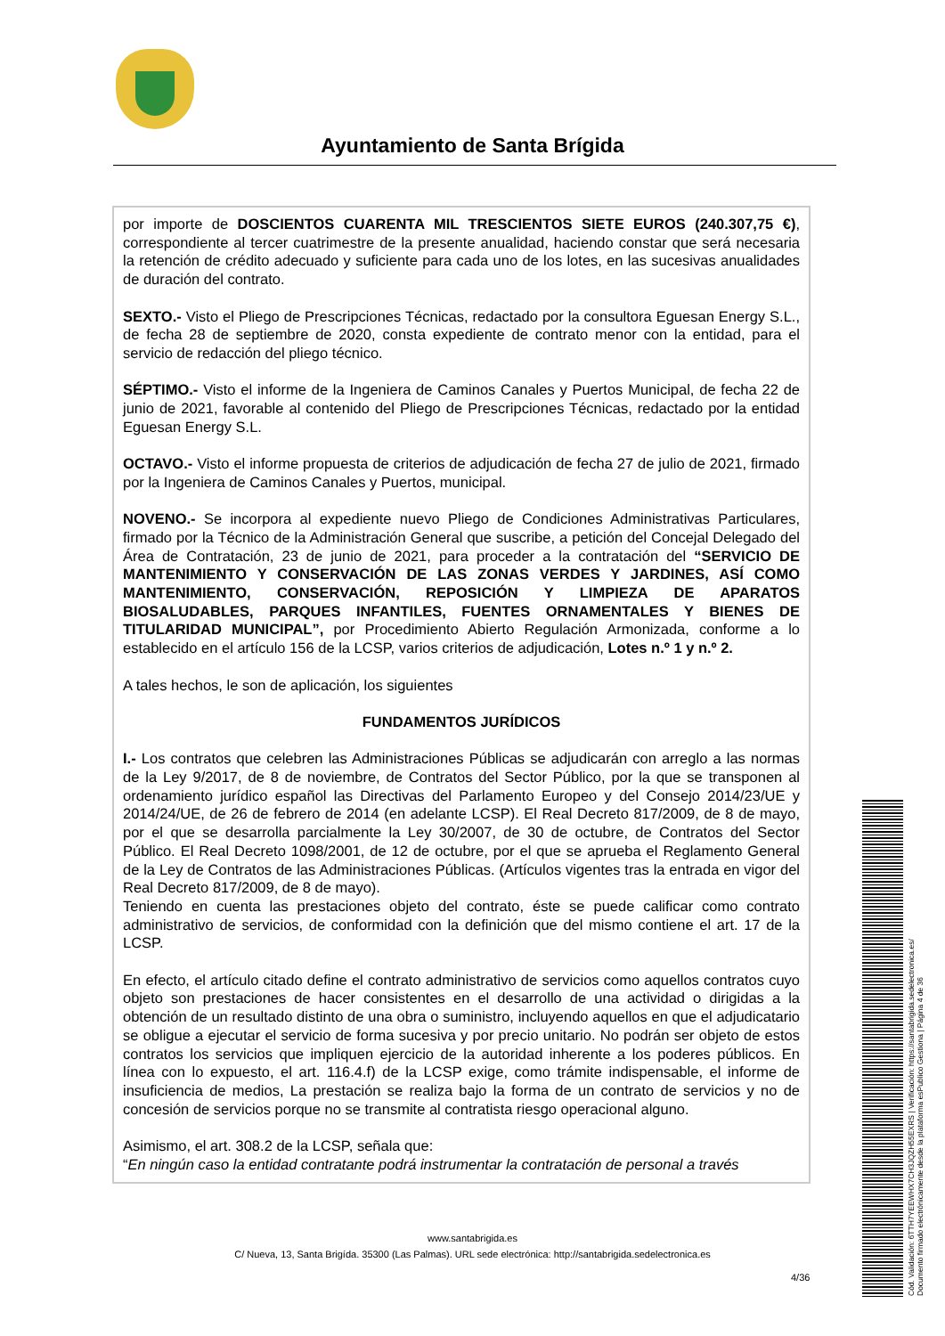Ayuntamiento de Santa Brígida
por importe de DOSCIENTOS CUARENTA MIL TRESCIENTOS SIETE EUROS (240.307,75 €), correspondiente al tercer cuatrimestre de la presente anualidad, haciendo constar que será necesaria la retención de crédito adecuado y suficiente para cada uno de los lotes, en las sucesivas anualidades de duración del contrato.
SEXTO.- Visto el Pliego de Prescripciones Técnicas, redactado por la consultora Eguesan Energy S.L., de fecha 28 de septiembre de 2020, consta expediente de contrato menor con la entidad, para el servicio de redacción del pliego técnico.
SÉPTIMO.- Visto el informe de la Ingeniera de Caminos Canales y Puertos Municipal, de fecha 22 de junio de 2021, favorable al contenido del Pliego de Prescripciones Técnicas, redactado por la entidad Eguesan Energy S.L.
OCTAVO.- Visto el informe propuesta de criterios de adjudicación de fecha 27 de julio de 2021, firmado por la Ingeniera de Caminos Canales y Puertos, municipal.
NOVENO.- Se incorpora al expediente nuevo Pliego de Condiciones Administrativas Particulares, firmado por la Técnico de la Administración General que suscribe, a petición del Concejal Delegado del Área de Contratación, 23 de junio de 2021, para proceder a la contratación del “SERVICIO DE MANTENIMIENTO Y CONSERVACIÓN DE LAS ZONAS VERDES Y JARDINES, ASÍ COMO MANTENIMIENTO, CONSERVACIÓN, REPOSICIÓN Y LIMPIEZA DE APARATOS BIOSALUDABLES, PARQUES INFANTILES, FUENTES ORNAMENTALES Y BIENES DE TITULARIDAD MUNICIPAL”, por Procedimiento Abierto Regulación Armonizada, conforme a lo establecido en el artículo 156 de la LCSP, varios criterios de adjudicación, Lotes n.º 1 y n.º 2.
A tales hechos, le son de aplicación, los siguientes
FUNDAMENTOS JURÍDICOS
I.- Los contratos que celebren las Administraciones Públicas se adjudicarán con arreglo a las normas de la Ley 9/2017, de 8 de noviembre, de Contratos del Sector Público, por la que se transponen al ordenamiento jurídico español las Directivas del Parlamento Europeo y del Consejo 2014/23/UE y 2014/24/UE, de 26 de febrero de 2014 (en adelante LCSP). El Real Decreto 817/2009, de 8 de mayo, por el que se desarrolla parcialmente la Ley 30/2007, de 30 de octubre, de Contratos del Sector Público. El Real Decreto 1098/2001, de 12 de octubre, por el que se aprueba el Reglamento General de la Ley de Contratos de las Administraciones Públicas. (Artículos vigentes tras la entrada en vigor del Real Decreto 817/2009, de 8 de mayo).
Teniendo en cuenta las prestaciones objeto del contrato, éste se puede calificar como contrato administrativo de servicios, de conformidad con la definición que del mismo contiene el art. 17 de la LCSP.
En efecto, el artículo citado define el contrato administrativo de servicios como aquellos contratos cuyo objeto son prestaciones de hacer consistentes en el desarrollo de una actividad o dirigidas a la obtención de un resultado distinto de una obra o suministro, incluyendo aquellos en que el adjudicatario se obligue a ejecutar el servicio de forma sucesiva y por precio unitario. No podrán ser objeto de estos contratos los servicios que impliquen ejercicio de la autoridad inherente a los poderes públicos. En línea con lo expuesto, el art. 116.4.f) de la LCSP exige, como trámite indispensable, el informe de insuficiencia de medios, La prestación se realiza bajo la forma de un contrato de servicios y no de concesión de servicios porque no se transmite al contratista riesgo operacional alguno.
Asimismo, el art. 308.2 de la LCSP, señala que:
“En ningún caso la entidad contratante podrá instrumentar la contratación de personal a través
www.santabrigida.es
C/ Nueva, 13, Santa Brigída. 35300 (Las Palmas). URL sede electrónica: http://santabrigida.sedelectronica.es
4/36
Cód. Validación: 6TTH7YEEWHX7CH3JQZH55EXRS | Verificación: https://santabrigida.sedelectronica.es/
Documento firmado electrónicamente desde la plataforma esPublico Gestiona | Página 4 de 36